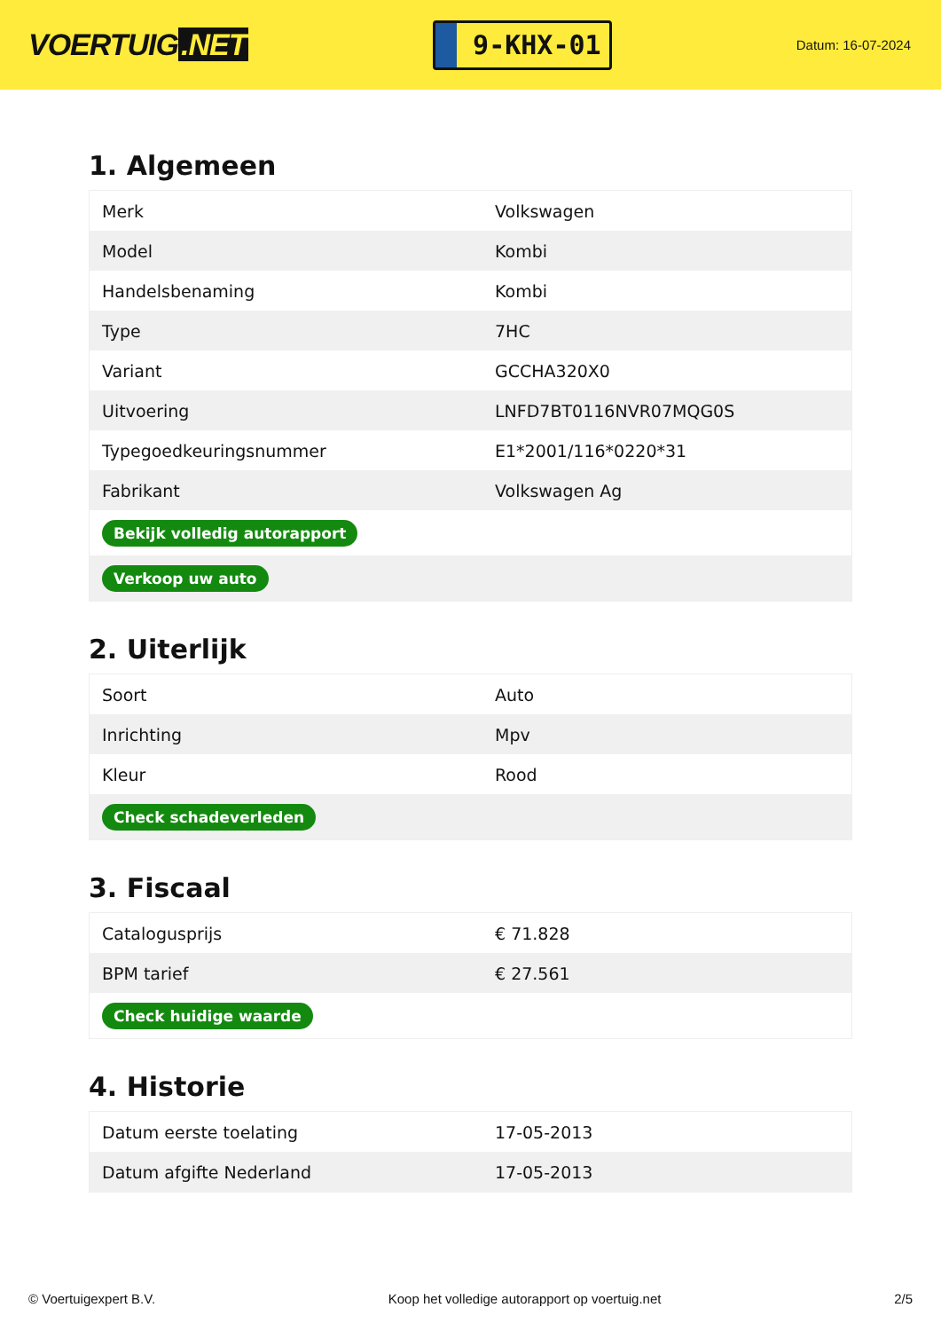VOERTUIG.NET
9-KHX-01
Datum: 16-07-2024
1. Algemeen
| Merk | Volkswagen |
| Model | Kombi |
| Handelsbenaming | Kombi |
| Type | 7HC |
| Variant | GCCHA320X0 |
| Uitvoering | LNFD7BT0116NVR07MQG0S |
| Typegoedkeuringsnummer | E1*2001/116*0220*31 |
| Fabrikant | Volkswagen Ag |
| Bekijk volledig autorapport | |
| Verkoop uw auto | |
2. Uiterlijk
| Soort | Auto |
| Inrichting | Mpv |
| Kleur | Rood |
| Check schadeverleden | |
3. Fiscaal
| Catalogusprijs | € 71.828 |
| BPM tarief | € 27.561 |
| Check huidige waarde | |
4. Historie
| Datum eerste toelating | 17-05-2013 |
| Datum afgifte Nederland | 17-05-2013 |
© Voertuigexpert B.V. Koop het volledige autorapport op voertuig.net 2/5